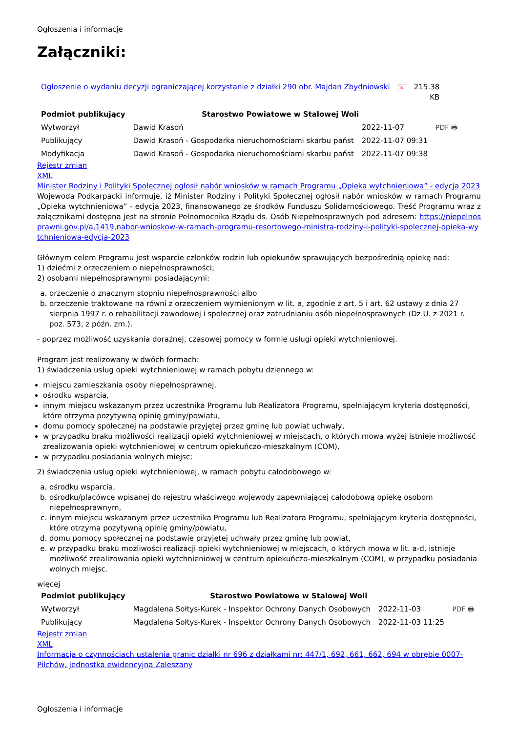Ogłoszenia i informacje
Załączniki:
| Ogłoszenie o wydaniu decyzji ograniczającej korzystanie z działki 290 obr. Majdan Zbydniowski | × | 215.38 KB |
| Podmiot publikujący | Starostwo Powiatowe w Stalowej Woli | | |
| Wytworzył | Dawid Krasoń | 2022-11-07 | PDF 🖶 |
| Publikujący | Dawid Krasoń - Gospodarka nieruchomościami skarbu państ | 2022-11-07 09:31 | |
| Modyfikacja | Dawid Krasoń - Gospodarka nieruchomościami skarbu państ | 2022-11-07 09:38 | |
Rejestr zmian
XML
Minister Rodziny i Polityki Społecznej ogłosił nabór wniosków w ramach Programu „Opieka wytchnieniowa” - edycja 2023
Wojewoda Podkarpacki informuje, iż Minister Rodziny i Polityki Społecznej ogłosił nabór wniosków w ramach Programu „Opieka wytchnieniowa” - edycja 2023, finansowanego ze środków Funduszu Solidarnościowego. Treść Programu wraz z załącznikami dostępna jest na stronie Pełnomocnika Rządu ds. Osób Niepełnosprawnych pod adresem: https://niepelnosprawni.gov.pl/a,1419,nabor-wnioskow-w-ramach-programu-resortowego-ministra-rodziny-i-polityki-spolecznej-opieka-wytchnieniowa-edycja-2023
Głównym celem Programu jest wsparcie członków rodzin lub opiekunów sprawujących bezpośrednią opiekę nad:
1) dziećmi z orzeczeniem o niepełnosprawności;
2) osobami niepełnosprawnymi posiadającymi:
a. orzeczenie o znacznym stopniu niepełnosprawności albo
b. orzeczenie traktowane na równi z orzeczeniem wymienionym w lit. a, zgodnie z art. 5 i art. 62 ustawy z dnia 27 sierpnia 1997 r. o rehabilitacji zawodowej i społecznej oraz zatrudnianiu osób niepełnosprawnych (Dz.U. z 2021 r. poz. 573, z późn. zm.).
- poprzez możliwość uzyskania doraźnej, czasowej pomocy w formie usługi opieki wytchnieniowej.
Program jest realizowany w dwóch formach:
1) świadczenia usług opieki wytchnieniowej w ramach pobytu dziennego w:
miejscu zamieszkania osoby niepełnosprawnej,
ośrodku wsparcia,
innym miejscu wskazanym przez uczestnika Programu lub Realizatora Programu, spełniającym kryteria dostępności, które otrzyma pozytywną opinię gminy/powiatu,
domu pomocy społecznej na podstawie przyjętej przez gminę lub powiat uchwały,
w przypadku braku możliwości realizacji opieki wytchnieniowej w miejscach, o których mowa wyżej istnieje możliwość zrealizowania opieki wytchnieniowej w centrum opiekuńczo-mieszkalnym (COM),
w przypadku posiadania wolnych miejsc;
2) świadczenia usług opieki wytchnieniowej, w ramach pobytu całodobowego w:
a. ośrodku wsparcia,
b. ośrodku/placówce wpisanej do rejestru właściwego wojewody zapewniającej całodobową opiekę osobom niepełnosprawnym,
c. innym miejscu wskazanym przez uczestnika Programu lub Realizatora Programu, spełniającym kryteria dostępności, które otrzyma pozytywną opinię gminy/powiatu,
d. domu pomocy społecznej na podstawie przyjętej uchwały przez gminę lub powiat,
e. w przypadku braku możliwości realizacji opieki wytchnieniowej w miejscach, o których mowa w lit. a-d, istnieje możliwość zrealizowania opieki wytchnieniowej w centrum opiekuńczo-mieszkalnym (COM), w przypadku posiadania wolnych miejsc.
więcej
| Podmiot publikujący | Starostwo Powiatowe w Stalowej Woli | | |
| Wytworzył | Magdalena Sołtys-Kurek - Inspektor Ochrony Danych Osobowych | 2022-11-03 | PDF 🖶 |
| Publikujący | Magdalena Sołtys-Kurek - Inspektor Ochrony Danych Osobowych | 2022-11-03 11:25 | |
Rejestr zmian
XML
Informacja o czynnościach ustalenia granic działki nr 696 z działkami nr: 447/1, 692, 661, 662, 694 w obrębie 0007-Pilchów, jednostka ewidencyjna Zaleszany
Ogłoszenia i informacje